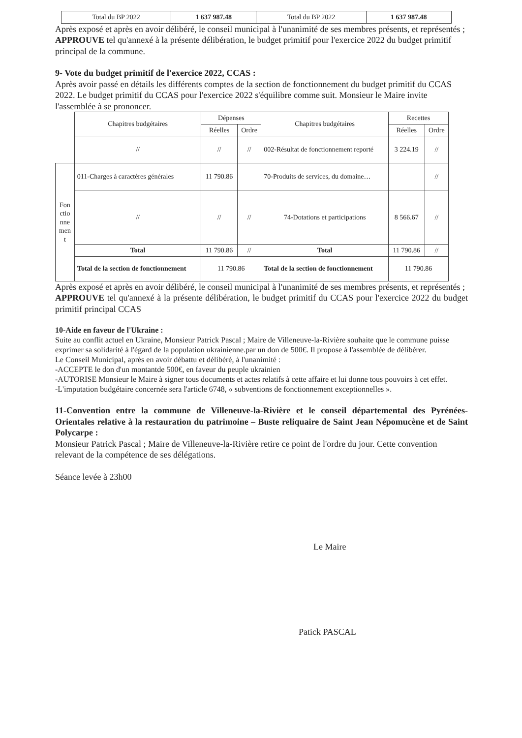| Total du BP 2022 | 1 637 987.48 | Total du BP 2022 | 1 637 987.48 |
Après exposé et après en avoir délibéré, le conseil municipal à l'unanimité de ses membres présents, et représentés ;
APPROUVE tel qu'annexé à la présente délibération, le budget primitif pour l'exercice 2022 du budget primitif principal de la commune.
9- Vote du budget primitif de l'exercice 2022, CCAS :
Après avoir passé en détails les différents comptes de la section de fonctionnement du budget primitif du CCAS 2022. Le budget primitif du CCAS pour l'exercice 2022 s'équilibre comme suit. Monsieur le Maire invite l'assemblée à se prononcer.
| | Chapitres budgétaires | Dépenses | | Chapitres budgétaires | Recettes | |
| | | Réelles | Ordre | | Réelles | Ordre |
| | // | // | // | 002-Résultat de fonctionnement reporté | 3 224.19 | // |
| Fon ctio nne men t | 011-Charges à caractères générales | 11 790.86 | | 70-Produits de services, du domaine… | | // |
| | // | // | // | 74-Dotations et participations | 8 566.67 | // |
| | Total | 11 790.86 | // | Total | 11 790.86 | // |
| | Total de la section de fonctionnement | 11 790.86 | | Total de la section de fonctionnement | 11 790.86 | |
Après exposé et après en avoir délibéré, le conseil municipal à l'unanimité de ses membres présents, et représentés ;
APPROUVE tel qu'annexé à la présente délibération, le budget primitif du CCAS pour l'exercice 2022 du budget primitif principal CCAS
10-Aide en faveur de l'Ukraine :
Suite au conflit actuel en Ukraine, Monsieur Patrick Pascal ; Maire de Villeneuve-la-Rivière souhaite que le commune puisse exprimer sa solidarité à l'égard de la population ukrainienne.par un don de 500€. Il propose à l'assemblée de délibérer.
Le Conseil Municipal, après en avoir débattu et délibéré, à l'unanimité :
-ACCEPTE le don d'un montantde 500€, en faveur du peuple ukrainien
-AUTORISE Monsieur le Maire à signer tous documents et actes relatifs à cette affaire et lui donne tous pouvoirs à cet effet.
-L'imputation budgétaire concernée sera l'article 6748, « subventions de fonctionnement exceptionnelles ».
11-Convention entre la commune de Villeneuve-la-Rivière et le conseil départemental des Pyrénées-Orientales relative à la restauration du patrimoine – Buste reliquaire de Saint Jean Népomucène et de Saint Polycarpe :
Monsieur Patrick Pascal ; Maire de Villeneuve-la-Rivière retire ce point de l'ordre du jour. Cette convention relevant de la compétence de ses délégations.
Séance levée à 23h00
Le Maire
Patick PASCAL